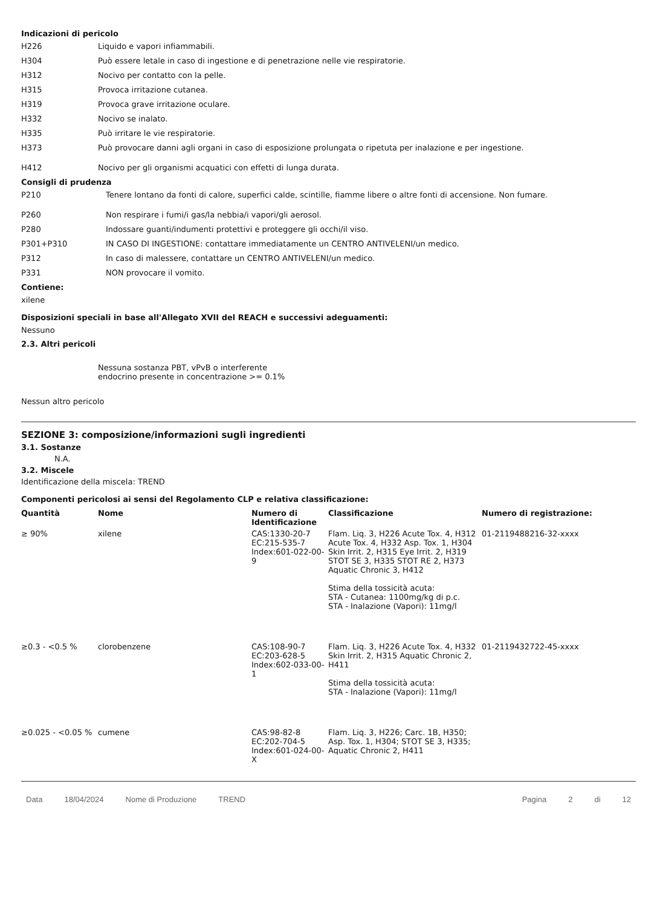Indicazioni di pericolo
H226 Liquido e vapori infiammabili.
H304 Può essere letale in caso di ingestione e di penetrazione nelle vie respiratorie.
H312 Nocivo per contatto con la pelle.
H315 Provoca irritazione cutanea.
H319 Provoca grave irritazione oculare.
H332 Nocivo se inalato.
H335 Può irritare le vie respiratorie.
H373 Può provocare danni agli organi in caso di esposizione prolungata o ripetuta per inalazione e per ingestione.
H412 Nocivo per gli organismi acquatici con effetti di lunga durata.
Consigli di prudenza
P210 Tenere lontano da fonti di calore, superfici calde, scintille, fiamme libere o altre fonti di accensione. Non fumare.
P260 Non respirare i fumi/i gas/la nebbia/i vapori/gli aerosol.
P280 Indossare guanti/indumenti protettivi e proteggere gli occhi/il viso.
P301+P310 IN CASO DI INGESTIONE: contattare immediatamente un CENTRO ANTIVELENI/un medico.
P312 In caso di malessere, contattare un CENTRO ANTIVELENI/un medico.
P331 NON provocare il vomito.
Contiene:
xilene
Disposizioni speciali in base all'Allegato XVII del REACH e successivi adeguamenti:
Nessuno
2.3. Altri pericoli
Nessuna sostanza PBT, vPvB o interferente endocrino presente in concentrazione >= 0.1%
Nessun altro pericolo
SEZIONE 3: composizione/informazioni sugli ingredienti
3.1. Sostanze
N.A.
3.2. Miscele
Identificazione della miscela: TREND
Componenti pericolosi ai sensi del Regolamento CLP e relativa classificazione:
| Quantità | Nome | Numero di Identificazione | Classificazione | Numero di registrazione: |
| --- | --- | --- | --- | --- |
| ≥ 90% | xilene | CAS:1330-20-7 EC:215-535-7 Index:601-022-00-9 | Flam. Liq. 3, H226 Acute Tox. 4, H312 Acute Tox. 4, H332 Asp. Tox. 1, H304 Skin Irrit. 2, H315 Eye Irrit. 2, H319 STOT SE 3, H335 STOT RE 2, H373 Aquatic Chronic 3, H412 Stima della tossicità acuta: STA - Cutanea: 1100mg/kg di p.c. STA - Inalazione (Vapori): 11mg/l | 01-2119488216-32-xxxx |
| ≥0.3 - <0.5 % | clorobenzene | CAS:108-90-7 EC:203-628-5 Index:602-033-00-1 | Flam. Liq. 3, H226 Acute Tox. 4, H332 Skin Irrit. 2, H315 Aquatic Chronic 2, H411 Stima della tossicità acuta: STA - Inalazione (Vapori): 11mg/l | 01-2119432722-45-xxxx |
| ≥0.025 - <0.05 % | cumene | CAS:98-82-8 EC:202-704-5 Index:601-024-00-X | Flam. Liq. 3, H226; Carc. 1B, H350; Asp. Tox. 1, H304; STOT SE 3, H335; Aquatic Chronic 2, H411 | |
Data 18/04/2024 Nome di Produzione TREND Pagina 2 di 12